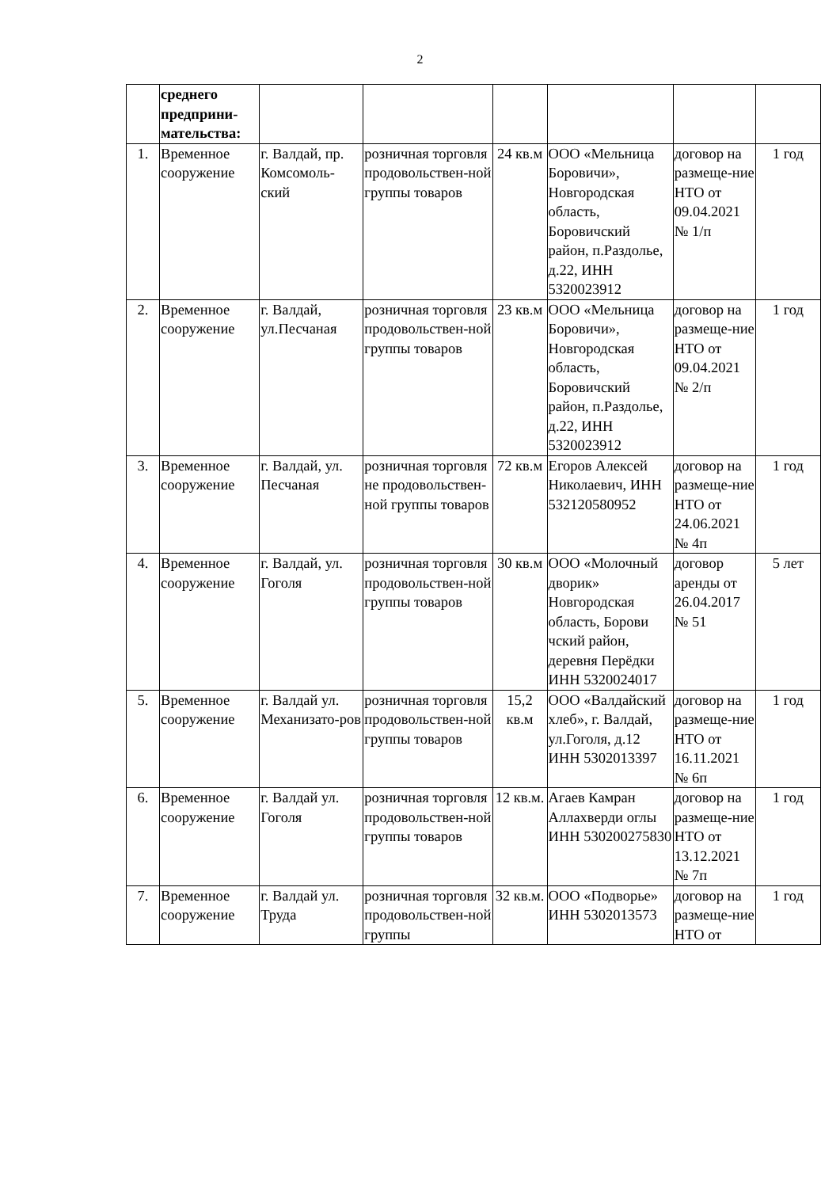2
| | среднего предприни-мательства: | | | | | | |
| 1. | Временное сооружение | г. Валдай, пр. Комсомоль-ский | розничная торговля продовольствен-ной группы товаров | 24 кв.м | ООО «Мельница Боровичи», Новгородская область, Боровичский район, п.Раздолье, д.22, ИНН 5320023912 | договор на размеще-ние НТО от 09.04.2021 № 1/п | 1 год |
| 2. | Временное сооружение | г. Валдай, ул.Песчаная | розничная торговля продовольствен-ной группы товаров | 23 кв.м | ООО «Мельница Боровичи», Новгородская область, Боровичский район, п.Раздолье, д.22, ИНН 5320023912 | договор на размеще-ние НТО от 09.04.2021 № 2/п | 1 год |
| 3. | Временное сооружение | г. Валдай, ул. Песчаная | розничная торговля не продовольствен-ной группы товаров | 72 кв.м | Егоров Алексей Николаевич, ИНН 532120580952 | договор на размеще-ние НТО от 24.06.2021 № 4п | 1 год |
| 4. | Временное сооружение | г. Валдай, ул. Гоголя | розничная торговля продовольствен-ной группы товаров | 30 кв.м | ООО «Молочный дворик» Новгородская область, Борови чский район, деревня Перёдки ИНН 5320024017 | договор аренды от 26.04.2017 № 51 | 5 лет |
| 5. | Временное сооружение | г. Валдай ул. Механизато-ров | розничная торговля продовольствен-ной группы товаров | 15,2 кв.м | ООО «Валдайский хлеб», г. Валдай, ул.Гоголя, д.12 ИНН 5302013397 | договор на размеще-ние НТО от 16.11.2021 № 6п | 1 год |
| 6. | Временное сооружение | г. Валдай ул. Гоголя | розничная торговля продовольствен-ной группы товаров | 12 кв.м. | Агаев Камран Аллахверди оглы ИНН 530200275830 | договор на размеще-ние НТО от 13.12.2021 № 7п | 1 год |
| 7. | Временное сооружение | г. Валдай ул. Труда | розничная торговля продовольствен-ной группы | 32 кв.м. | ООО «Подворье» ИНН 5302013573 | договор на размеще-ние НТО от | 1 год |